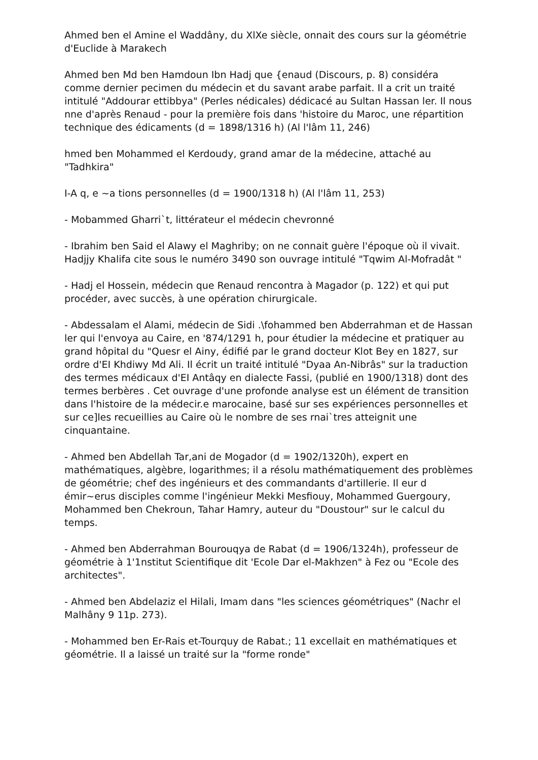Ahmed ben el Amine el Waddâny, du XlXe siècle, onnait des cours sur la géométrie d'Euclide à Marakech
Ahmed ben Md ben Hamdoun Ibn Hadj que {enaud (Discours, p. 8) considéra comme dernier pecimen du médecin et du savant arabe parfait. Il a crit un traité intitulé "Addourar ettibbya" (Perles nédicales) dédicacé au Sultan Hassan ler. Il nous nne d'après Renaud - pour la première fois dans 'histoire du Maroc, une répartition technique des édicaments (d = 1898/1316 h) (Al l'lâm 11, 246)
hmed ben Mohammed el Kerdoudy, grand amar de la médecine, attaché au "Tadhkira"
I-A q, e ~a tions personnelles (d = 1900/1318 h) (Al l'lâm 11, 253)
- Mobammed Gharri`t, littérateur el médecin chevronné
- Ibrahim ben Said el Alawy el Maghriby; on ne connait guère l'époque où il vivait. Hadjjy Khalifa cite sous le numéro 3490 son ouvrage intitulé "Tqwim Al-Mofradât "
- Hadj el Hossein, médecin que Renaud rencontra à Magador (p. 122) et qui put procéder, avec succès, à une opération chirurgicale.
- Abdessalam el Alami, médecin de Sidi .\fohammed ben Abderrahman et de Hassan ler qui l'envoya au Caire, en '874/1291 h, pour étudier la médecine et pratiquer au grand hôpital du "Quesr el Ainy, édifié par le grand docteur Klot Bey en 1827, sur ordre d'EI Khdiwy Md Ali. Il écrit un traité intitulé "Dyaa An-Nibrâs" sur la traduction des termes médicaux d'EI Antâqy en dialecte Fassi, (publié en 1900/1318) dont des termes berbères . Cet ouvrage d'une profonde analyse est un élément de transition dans l'histoire de la médecir.e marocaine, basé sur ses expériences personnelles et sur ce]les recueillies au Caire où le nombre de ses rnai`tres atteignit une cinquantaine.
- Ahmed ben Abdellah Tar,ani de Mogador (d = 1902/1320h), expert en mathématiques, algèbre, logarithmes; il a résolu mathématiquement des problèmes de géométrie; chef des ingénieurs et des commandants d'artillerie. Il eur d émir~erus disciples comme l'ingénieur Mekki Mesfiouy, Mohammed Guergoury, Mohammed ben Chekroun, Tahar Hamry, auteur du "Doustour" sur le calcul du temps.
- Ahmed ben Abderrahman Bourouqya de Rabat (d = 1906/1324h), professeur de géométrie à 1'1nstitut Scientifique dit 'Ecole Dar el-Makhzen" à Fez ou "Ecole des architectes".
- Ahmed ben Abdelaziz el Hilali, Imam dans "les sciences géométriques" (Nachr el Malhâny 9 11p. 273).
- Mohammed ben Er-Rais et-Tourquy de Rabat.; 11 excellait en mathématiques et géométrie. Il a laissé un traité sur la "forme ronde"